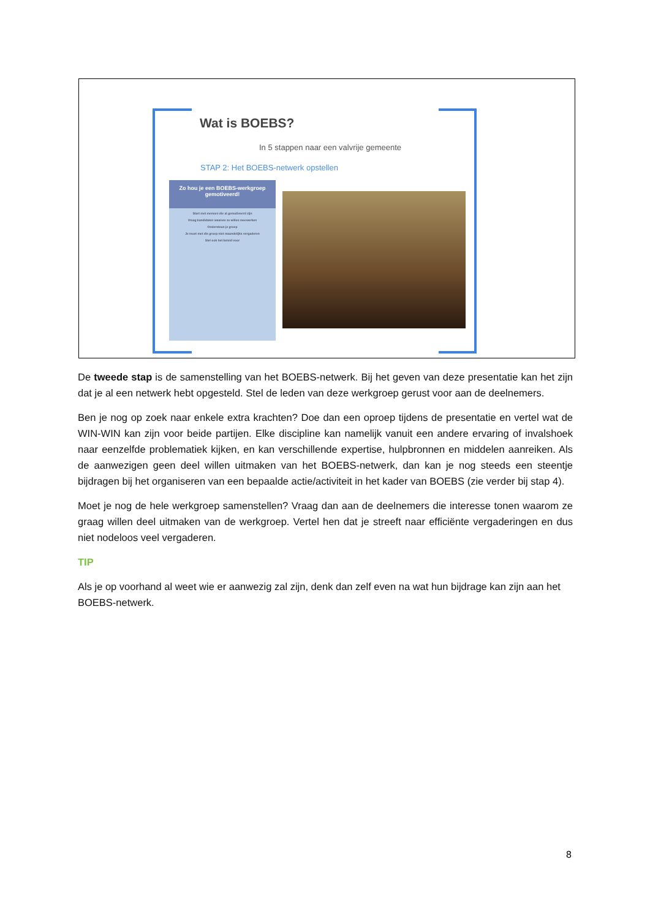Wat is BOEBS?
In 5 stappen naar een valvrije gemeente
STAP 2: Het BOEBS-netwerk opstellen
Zo hou je een BOEBS-werkgroep gemotiveerd!
Start met mensen die al gemotiveerd zijn
Vraag kandidaten waarom ze willen meewerken
Ondersteun je groep
Je moet met die groep niet maandelijks vergaderen
Stel ook het beleid voor
De tweede stap is de samenstelling van het BOEBS-netwerk. Bij het geven van deze presentatie kan het zijn dat je al een netwerk hebt opgesteld. Stel de leden van deze werkgroep gerust voor aan de deelnemers.
Ben je nog op zoek naar enkele extra krachten? Doe dan een oproep tijdens de presentatie en vertel wat de WIN-WIN kan zijn voor beide partijen. Elke discipline kan namelijk vanuit een andere ervaring of invalshoek naar eenzelfde problematiek kijken, en kan verschillende expertise, hulpbronnen en middelen aanreiken. Als de aanwezigen geen deel willen uitmaken van het BOEBS-netwerk, dan kan je nog steeds een steentje bijdragen bij het organiseren van een bepaalde actie/activiteit in het kader van BOEBS (zie verder bij stap 4).
Moet je nog de hele werkgroep samenstellen? Vraag dan aan de deelnemers die interesse tonen waarom ze graag willen deel uitmaken van de werkgroep. Vertel hen dat je streeft naar efficiënte vergaderingen en dus niet nodeloos veel vergaderen.
TIP
Als je op voorhand al weet wie er aanwezig zal zijn, denk dan zelf even na wat hun bijdrage kan zijn aan het BOEBS-netwerk.
8